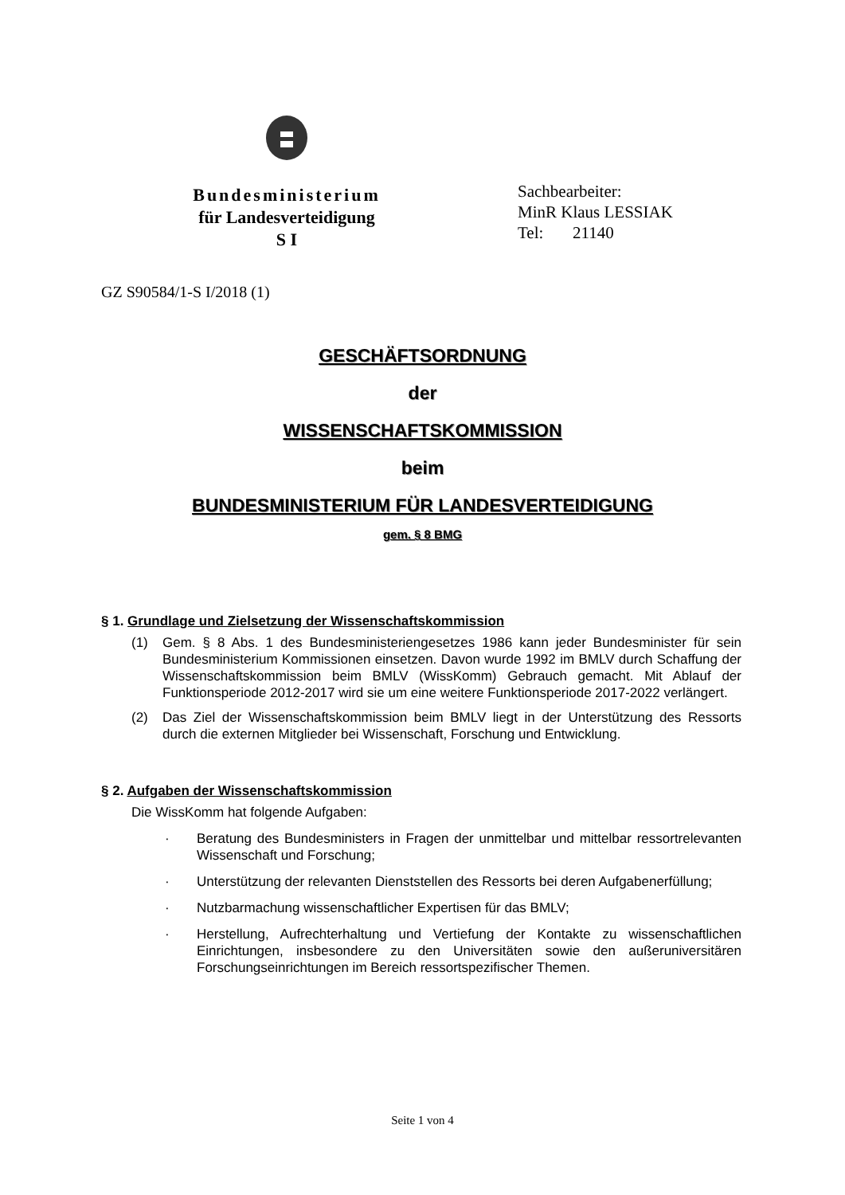Bundesministerium
für Landesverteidigung
S I
Sachbearbeiter:
MinR Klaus LESSIAK
Tel: 21140
GZ S90584/1-S I/2018 (1)
GESCHÄFTSORDNUNG
der
WISSENSCHAFTSKOMMISSION
beim
BUNDESMINISTERIUM FÜR LANDESVERTEIDIGUNG
gem. § 8 BMG
§ 1. Grundlage und Zielsetzung der Wissenschaftskommission
(1) Gem. § 8 Abs. 1 des Bundesministeriengesetzes 1986 kann jeder Bundesminister für sein Bundesministerium Kommissionen einsetzen. Davon wurde 1992 im BMLV durch Schaffung der Wissenschaftskommission beim BMLV (WissKomm) Gebrauch gemacht. Mit Ablauf der Funktionsperiode 2012-2017 wird sie um eine weitere Funktionsperiode 2017-2022 verlängert.
(2) Das Ziel der Wissenschaftskommission beim BMLV liegt in der Unterstützung des Ressorts durch die externen Mitglieder bei Wissenschaft, Forschung und Entwicklung.
§ 2. Aufgaben der Wissenschaftskommission
Die WissKomm hat folgende Aufgaben:
· Beratung des Bundesministers in Fragen der unmittelbar und mittelbar ressortrelevanten Wissenschaft und Forschung;
· Unterstützung der relevanten Dienststellen des Ressorts bei deren Aufgabenerfüllung;
· Nutzbarmachung wissenschaftlicher Expertisen für das BMLV;
· Herstellung, Aufrechterhaltung und Vertiefung der Kontakte zu wissenschaftlichen Einrichtungen, insbesondere zu den Universitäten sowie den außeruniversitären Forschungseinrichtungen im Bereich ressortspezifischer Themen.
Seite 1 von 4